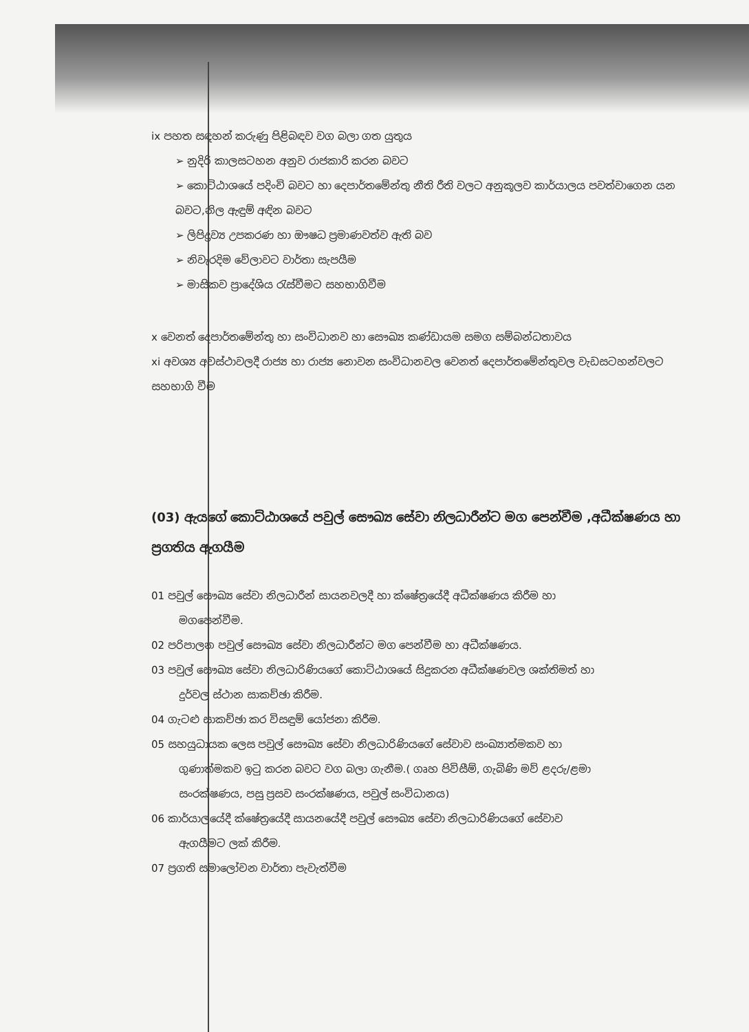ix පහත සඳහන් කරුණු පිළිබඳව වග බලා ගත යුතුය
➢ නුදිරි කාලසටහන අනුව රාජකාරි කරන බවට
➢ කොට්ඨාශයේ පදිංචි බවට හා දෙපාර්තමේන්තු නීති රීති වලට අනුකූලව කාර්යාලය පවත්වාගෙන යන බවට,නිල ඇඳුම් අඳින බවට
➢ ලිපිද්‍රව්‍ය උපකරණ හා ඖෂධ ප්‍රමාණවත්ව ඇති බව
➢ නිවැරදිම වේලාවට වාර්තා සැපයීම
➢ මාසිකව ප්‍රාදේශිය රැස්වීමට සහභාගිවීම
x වෙනත් දෙපාර්තමේන්තු හා සංවිධානව හා සෞඛ්‍ය කණ්ඩායම සමග සම්බන්ධතාවය
xi අවශ්‍ය අවස්ථාවලදී රාජ්‍ය හා රාජ්‍ය නොවන සංවිධානවල වෙනත් දෙපාර්තමේන්තුවල වැඩසටහන්වලට සහභාගි වීම
(03) ඇයගේ කොට්ඨාශයේ පවුල් සෞඛ්‍ය සේවා නිලධාරීන්ට මග පෙන්වීම ,අධීක්ෂණය හා ප්‍රගතිය ඇගයීම
01 පවුල් සෞඛ්‍ය සේවා නිලධාරීන් සායනවලදී හා ක්ෂේත්‍රයේදී අධීක්ෂණය කිරීම හා
මගපෙන්වීම.
02 පරිපාලන පවුල් සෞඛ්‍ය සේවා නිලධාරීන්ට මග පෙන්වීම හා අධීක්ෂණය.
03 පවුල් සෞඛ්‍ය සේවා නිලධාරිණියගේ කොට්ඨාශයේ සිදුකරන අධීක්ෂණවල ශක්තිමත් හා
දුර්වල ස්ථාන සාකච්ඡා කිරීම.
04 ගැටළු සාකච්ඡා කර විසඳුම් යෝජනා කිරීම.
05 සහයුධායක ලෙස පවුල් සෞඛ්‍ය සේවා නිලධාරිණියගේ සේවාව සංඛ්‍යාත්මකව හා
ගුණාත්මකව ඉටු කරන බවට වග බලා ගැනීම.( ගෘහ පිවිසීම්, ගැබිණි මව් ළදරු/ළමා
සංරක්ෂණය, පසු ප්‍රසව සංරක්ෂණය, පවුල් සංවිධානය)
06 කාර්යාලයේදී ක්ෂේත්‍රයේදී සායනයේදී පවුල් සෞඛ්‍ය සේවා නිලධාරිණියගේ සේවාව
ඇගයීමට ලක් කිරීම.
07 ප්‍රගති සමාලෝචන වාර්තා පැවැත්වීම